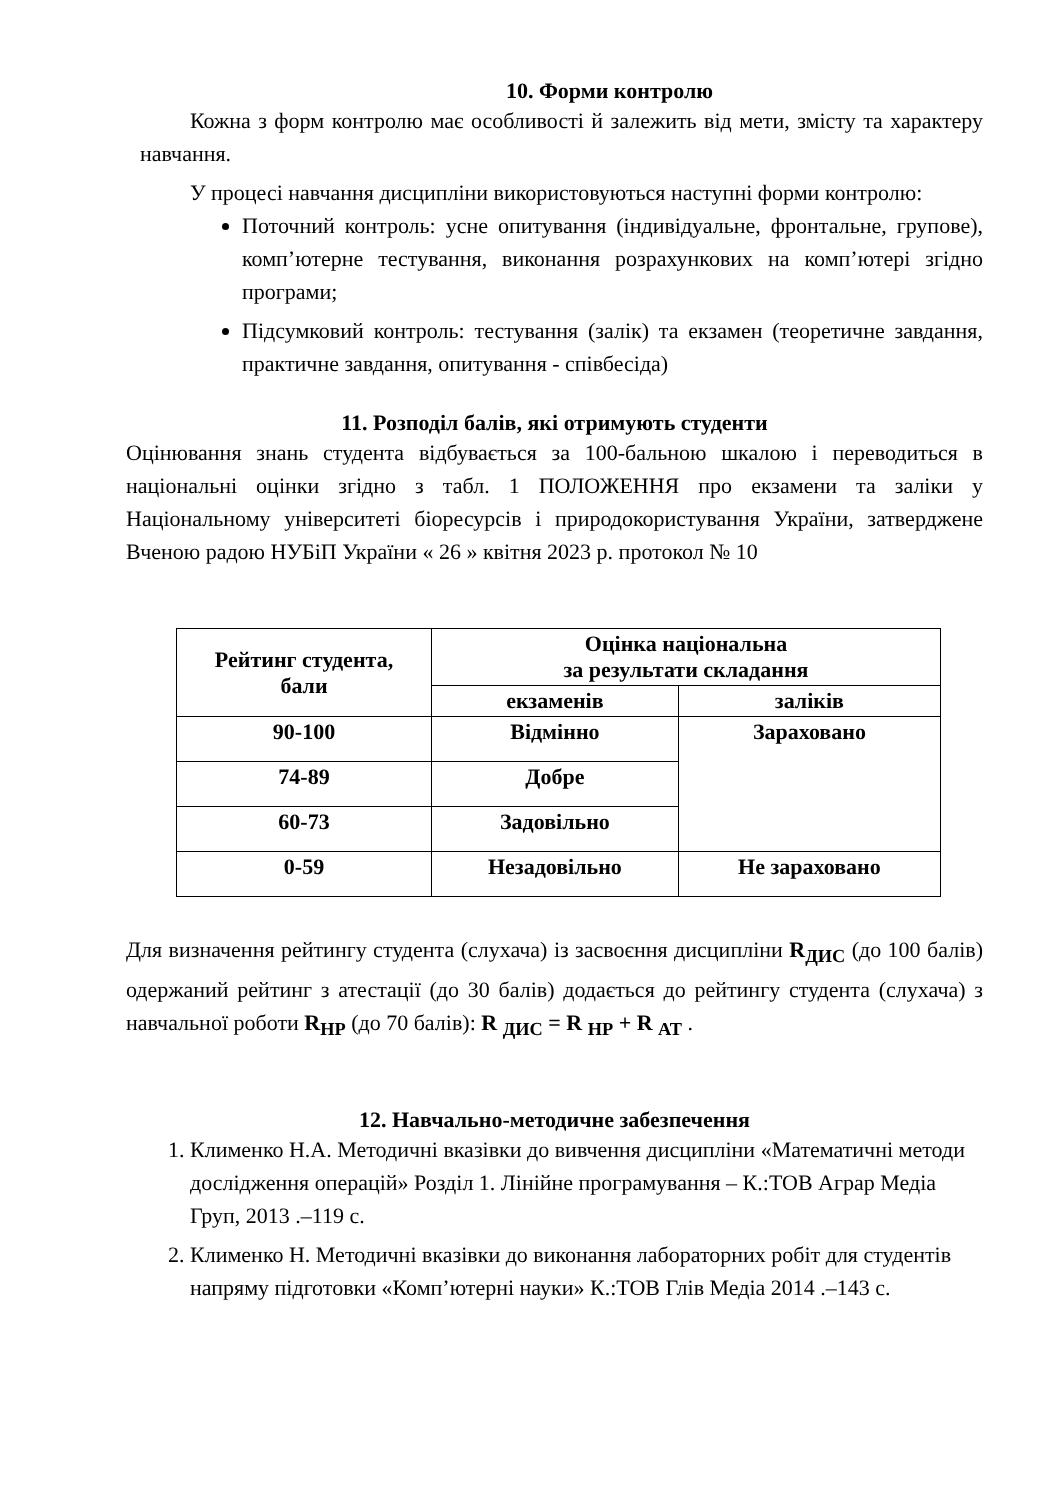10. Форми контролю
Кожна з форм контролю має особливості й залежить від мети, змісту та характеру навчання.
У процесі навчання дисципліни використовуються наступні форми контролю:
Поточний контроль: усне опитування (індивідуальне, фронтальне, групове), комп’ютерне тестування, виконання розрахункових на комп’ютері згідно програми;
Підсумковий контроль: тестування (залік) та екзамен (теоретичне завдання, практичне завдання, опитування - співбесіда)
11. Розподіл балів, які отримують студенти
Оцінювання знань студента відбувається за 100-бальною шкалою і переводиться в національні оцінки згідно з табл. 1 ПОЛОЖЕННЯ про екзамени та заліки у Національному університеті біоресурсів і природокористування України, затверджене Вченою радою НУБіП України « 26 » квітня 2023 р. протокол № 10
| Рейтинг студента, бали | Оцінка національна за результати складання | |
| --- | --- | --- |
| | екзаменів | заліків |
| 90-100 | Відмінно | Зараховано |
| 74-89 | Добре | |
| 60-73 | Задовільно | |
| 0-59 | Незадовільно | Не зараховано |
Для визначення рейтингу студента (слухача) із засвоєння дисципліни R<sub>ДИС</sub> (до 100 балів) одержаний рейтинг з атестації (до 30 балів) додається до рейтингу студента (слухача) з навчальної роботи R<sub>НР</sub> (до 70 балів): R <sub>ДИС</sub> = R <sub>НР</sub> + R <sub>АТ</sub> .
12. Навчально-методичне забезпечення
1. Клименко Н.А. Методичні вказівки до вивчення дисципліни «Математичні методи дослідження операцій» Розділ 1. Лінійне програмування – К.:ТОВ Аграр Медіа Груп, 2013 .–119 с.
2. Клименко Н. Методичні вказівки до виконання лабораторних робіт для студентів напряму підготовки «Комп’ютерні науки» К.:ТОВ Глів Медіа 2014 .–143 с.